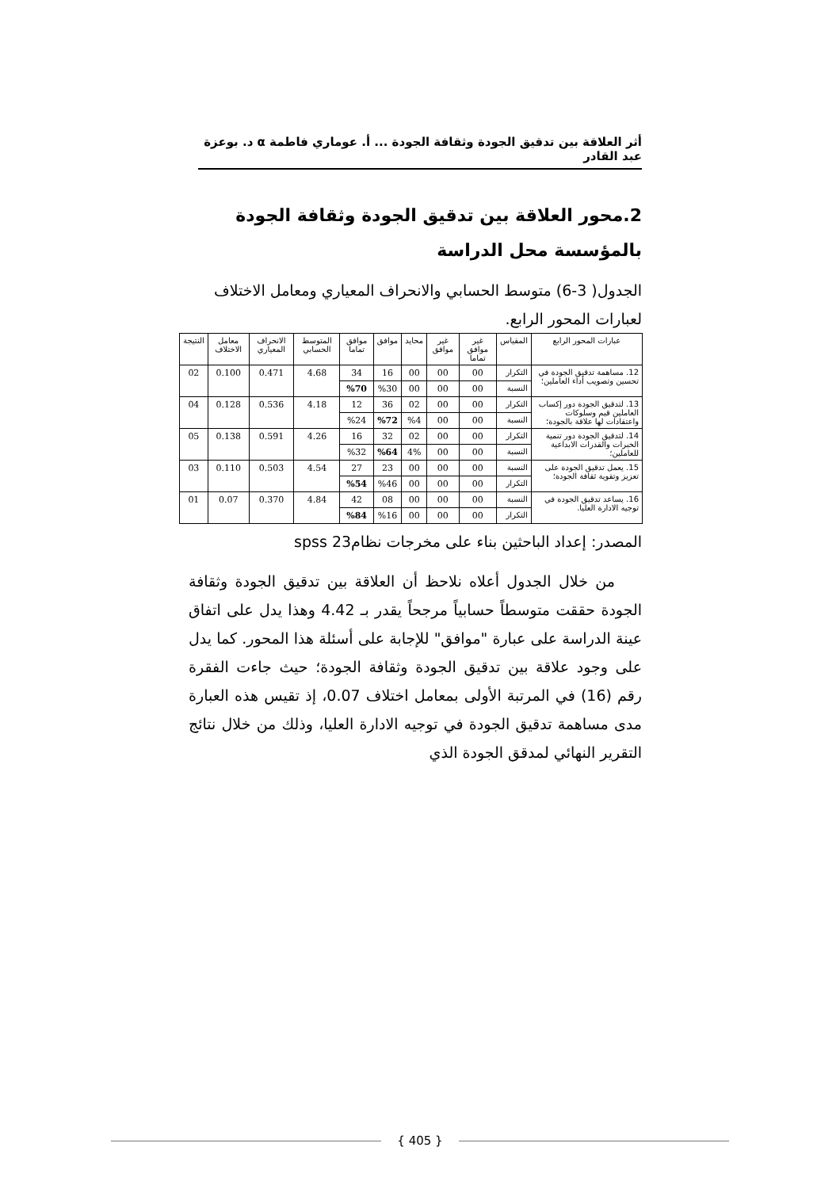أثر العلاقة بين تدقيق الجودة وثقافة الجودة ... أ. عوماري فاطمة α د. بوعزة عبد القادر
2.محور العلاقة بين تدقيق الجودة وثقافة الجودة بالمؤسسة محل الدراسة
الجدول( 3-6) متوسط الحسابي والانحراف المعياري ومعامل الاختلاف لعبارات المحور الرابع.
| عبارات المحور الرابع | المقياس | غير موافق تماما | غير موافق | محايد | موافق | موافق تماما | المتوسط الحسابي | الانحراف المعياري | معامل الاختلاف | النتيجة |
| --- | --- | --- | --- | --- | --- | --- | --- | --- | --- | --- |
| 12. مساهمة تدقيق الجودة في تحسين وتصويب أداء العاملين؛ | التكرار | 00 | 00 | 00 | 16 | 34 | 4.68 | 0.471 | 0.100 | 02 |
| | النسبة | 00 | 00 | 00 | %30 | %70 | | | | |
| 13. لتدقيق الجودة دور إكساب العاملين قيم وسلوكات واعتقادات لها علاقة بالجودة؛ | التكرار | 00 | 00 | 02 | 36 | 12 | 4.18 | 0.536 | 0.128 | 04 |
| | النسبة | 00 | 00 | %4 | %72 | %24 | | | | |
| 14. لتدقيق الجودة دور تنمية الخبرات والقدرات الابداعية للعاملين؛ | التكرار | 00 | 00 | 02 | 32 | 16 | 4.26 | 0.591 | 0.138 | 05 |
| | النسبة | 00 | 00 | 4% | %64 | %32 | | | | |
| 15. يعمل تدقيق الجودة على تعزيز وتقوية ثقافة الجودة؛ | النسبة | 00 | 00 | 00 | 23 | 27 | 4.54 | 0.503 | 0.110 | 03 |
| | التكرار | 00 | 00 | 00 | %46 | %54 | | | | |
| 16. يساعد تدقيق الجودة في توجيه الادارة العليا. | النسبة | 00 | 00 | 00 | 08 | 42 | 4.84 | 0.370 | 0.07 | 01 |
| | التكرار | 00 | 00 | 00 | %16 | %84 | | | | |
المصدر: إعداد الباحثين بناء على مخرجات نظام23 spss
من خلال الجدول أعلاه نلاحظ أن العلاقة بين تدقيق الجودة وثقافة الجودة حققت متوسطاً حسابياً مرجحاً يقدر بـ 4.42 وهذا يدل على اتفاق عينة الدراسة على عبارة "موافق" للإجابة على أسئلة هذا المحور. كما يدل على وجود علاقة بين تدقيق الجودة وثقافة الجودة؛ حيث جاءت الفقرة رقم (16) في المرتبة الأولى بمعامل اختلاف 0.07، إذ تقيس هذه العبارة مدى مساهمة تدقيق الجودة في توجيه الادارة العليا، وذلك من خلال نتائج التقرير النهائي لمدقق الجودة الذي
{ 405 }